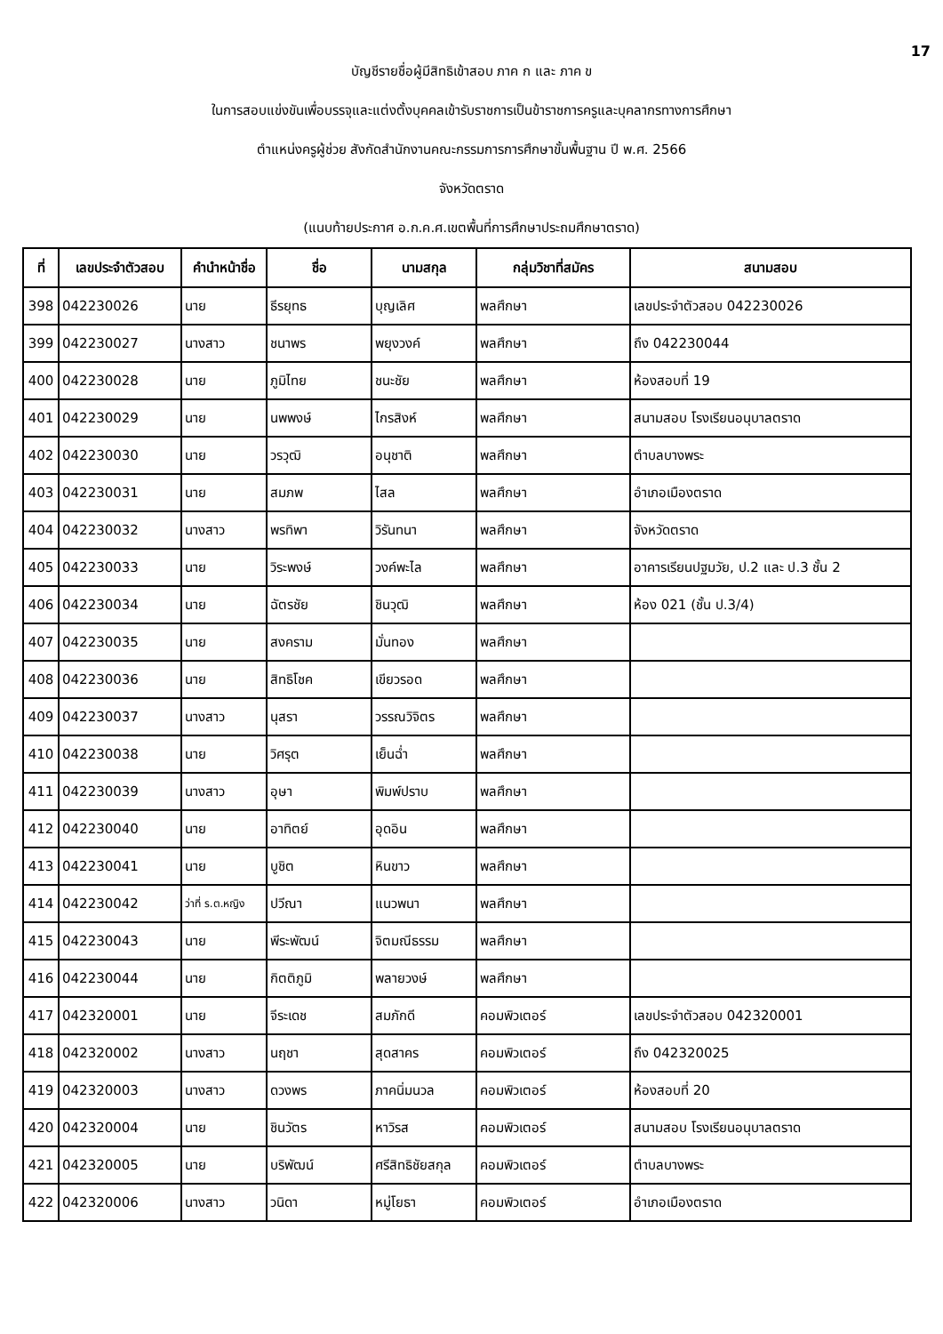17
บัญชีรายชื่อผู้มีสิทธิเข้าสอบ ภาค ก และ ภาค ข
ในการสอบแข่งขันเพื่อบรรจุและแต่งตั้งบุคคลเข้ารับราชการเป็นข้าราชการครูและบุคลากรทางการศึกษา
ตำแหน่งครูผู้ช่วย สังกัดสำนักงานคณะกรรมการการศึกษาขั้นพื้นฐาน ปี พ.ศ. 2566
จังหวัดตราด
(แนบท้ายประกาศ อ.ก.ค.ศ.เขตพื้นที่การศึกษาประถมศึกษาตราด)
| ที่ | เลขประจำตัวสอบ | คำนำหน้าชื่อ | ชื่อ | นามสกุล | กลุ่มวิชาที่สมัคร | สนามสอบ |
| --- | --- | --- | --- | --- | --- | --- |
| 398 | 042230026 | นาย | ธีรยุทธ | บุญเลิศ | พลศึกษา | เลขประจำตัวสอบ 042230026 |
| 399 | 042230027 | นางสาว | ชนาพร | พยุงวงค์ | พลศึกษา | ถึง 042230044 |
| 400 | 042230028 | นาย | ภูมิไทย | ชนะชัย | พลศึกษา | ห้องสอบที่ 19 |
| 401 | 042230029 | นาย | นพพงษ์ | ไกรสิงห์ | พลศึกษา | สนามสอบ โรงเรียนอนุบาลตราด |
| 402 | 042230030 | นาย | วรวุฒิ | อนุชาติ | พลศึกษา | ตำบลบางพระ |
| 403 | 042230031 | นาย | สมภพ | ไสล | พลศึกษา | อำเภอเมืองตราด |
| 404 | 042230032 | นางสาว | พรทิพา | วิรันทนา | พลศึกษา | จังหวัดตราด |
| 405 | 042230033 | นาย | วิระพงษ์ | วงค์พะไล | พลศึกษา | อาคารเรียนปฐมวัย, ป.2 และ ป.3 ชั้น 2 |
| 406 | 042230034 | นาย | ฉัตรชัย | ชินวุฒิ | พลศึกษา | ห้อง 021 (ชั้น ป.3/4) |
| 407 | 042230035 | นาย | สงคราม | มั่นทอง | พลศึกษา | |
| 408 | 042230036 | นาย | สิทธิโชค | เขียวรอด | พลศึกษา | |
| 409 | 042230037 | นางสาว | นุสรา | วรรณวิจิตร | พลศึกษา | |
| 410 | 042230038 | นาย | วิศรุต | เย็นฉ่ำ | พลศึกษา | |
| 411 | 042230039 | นางสาว | อุษา | พิมพ์ปราบ | พลศึกษา | |
| 412 | 042230040 | นาย | อาทิตย์ | อุดอิน | พลศึกษา | |
| 413 | 042230041 | นาย | บูชิต | หินขาว | พลศึกษา | |
| 414 | 042230042 | ว่าที่ ร.ต.หญิง | ปวีณา | แนวพนา | พลศึกษา | |
| 415 | 042230043 | นาย | พีระพัฒน์ | จิตมณีธรรม | พลศึกษา | |
| 416 | 042230044 | นาย | กิตติภูมิ | พลายวงษ์ | พลศึกษา | |
| 417 | 042320001 | นาย | จีระเดช | สมภักดี | คอมพิวเตอร์ | เลขประจำตัวสอบ 042320001 |
| 418 | 042320002 | นางสาว | นฤชา | สุดสาคร | คอมพิวเตอร์ | ถึง 042320025 |
| 419 | 042320003 | นางสาว | ดวงพร | ภาคนิ่มนวล | คอมพิวเตอร์ | ห้องสอบที่ 20 |
| 420 | 042320004 | นาย | ชินวัตร | หาวิรส | คอมพิวเตอร์ | สนามสอบ โรงเรียนอนุบาลตราด |
| 421 | 042320005 | นาย | บริพัฒน์ | ศรีสิทธิชัยสกุล | คอมพิวเตอร์ | ตำบลบางพระ |
| 422 | 042320006 | นางสาว | วนิดา | หมู่โยธา | คอมพิวเตอร์ | อำเภอเมืองตราด |